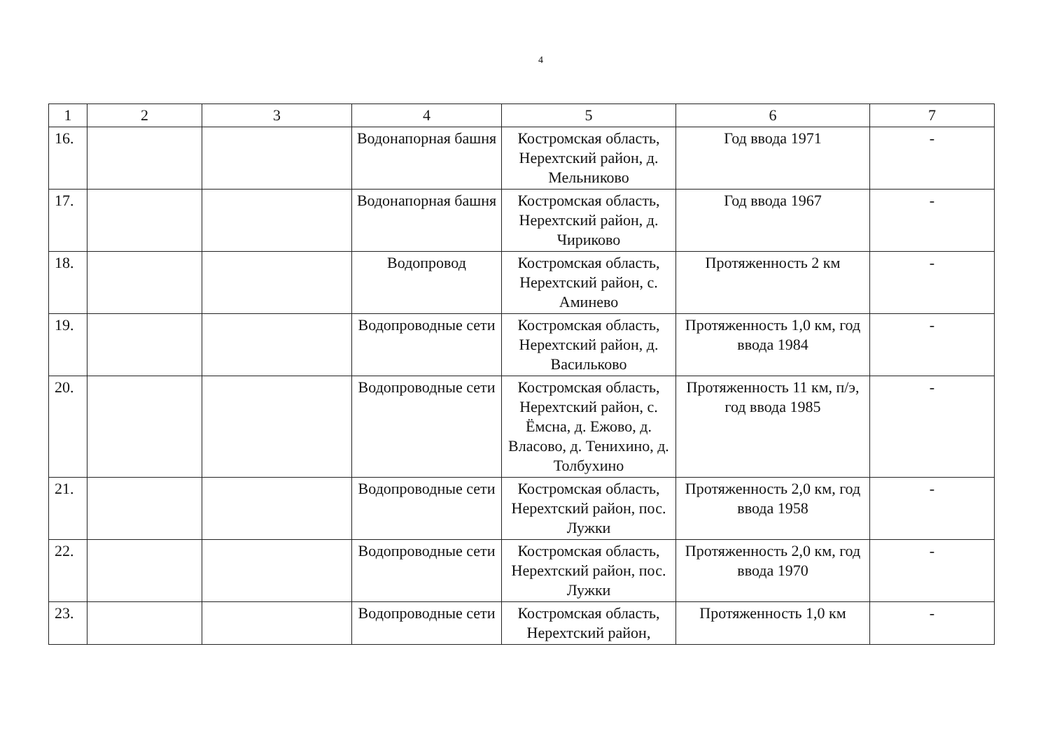4
| 1 | 2 | 3 | 4 | 5 | 6 | 7 |
| --- | --- | --- | --- | --- | --- | --- |
| 16. | | | Водонапорная башня | Костромская область, Нерехтский район, д. Мельниково | Год ввода 1971 | - |
| 17. | | | Водонапорная башня | Костромская область, Нерехтский район, д. Чириково | Год ввода 1967 | - |
| 18. | | | Водопровод | Костромская область, Нерехтский район, с. Аминево | Протяженность 2 км | - |
| 19. | | | Водопроводные сети | Костромская область, Нерехтский район, д. Васильково | Протяженность 1,0 км, год ввода 1984 | - |
| 20. | | | Водопроводные сети | Костромская область, Нерехтский район, с. Ёмсна, д. Ежово, д. Власово, д. Тенихино, д. Толбухино | Протяженность 11 км, п/э, год ввода 1985 | - |
| 21. | | | Водопроводные сети | Костромская область, Нерехтский район, пос. Лужки | Протяженность 2,0 км, год ввода 1958 | - |
| 22. | | | Водопроводные сети | Костромская область, Нерехтский район, пос. Лужки | Протяженность 2,0 км, год ввода 1970 | - |
| 23. | | | Водопроводные сети | Костромская область, Нерехтский район, | Протяженность 1,0 км | - |